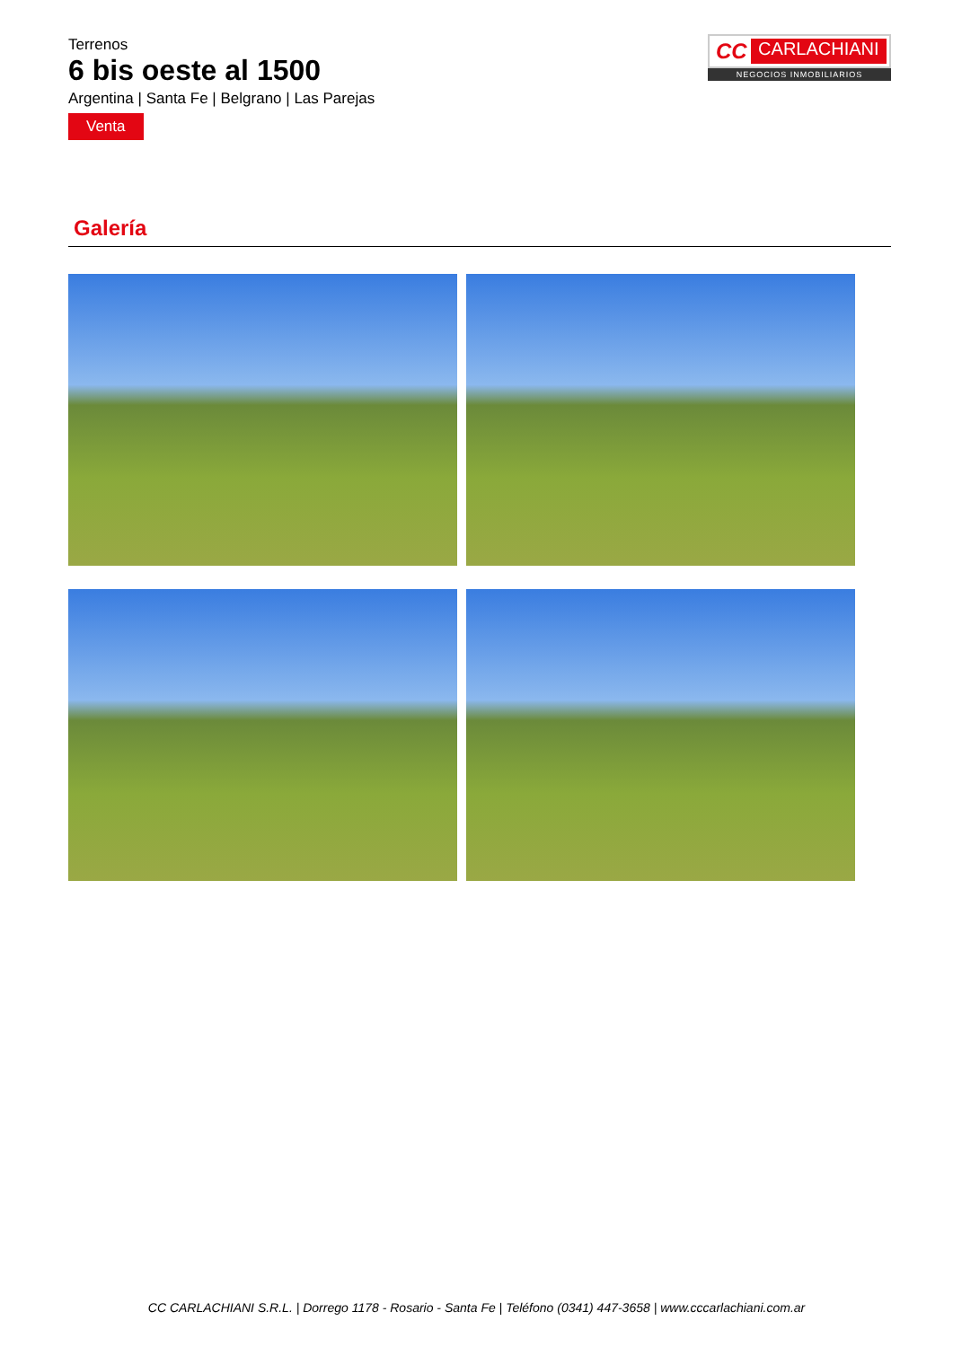Terrenos
6 bis oeste al 1500
Argentina | Santa Fe | Belgrano | Las Parejas
Venta
CC CARLACHIANI
NEGOCIOS INMOBILIARIOS
Galería
CC CARLACHIANI S.R.L. | Dorrego 1178 - Rosario - Santa Fe | Teléfono (0341) 447-3658 | www.cccarlachiani.com.ar